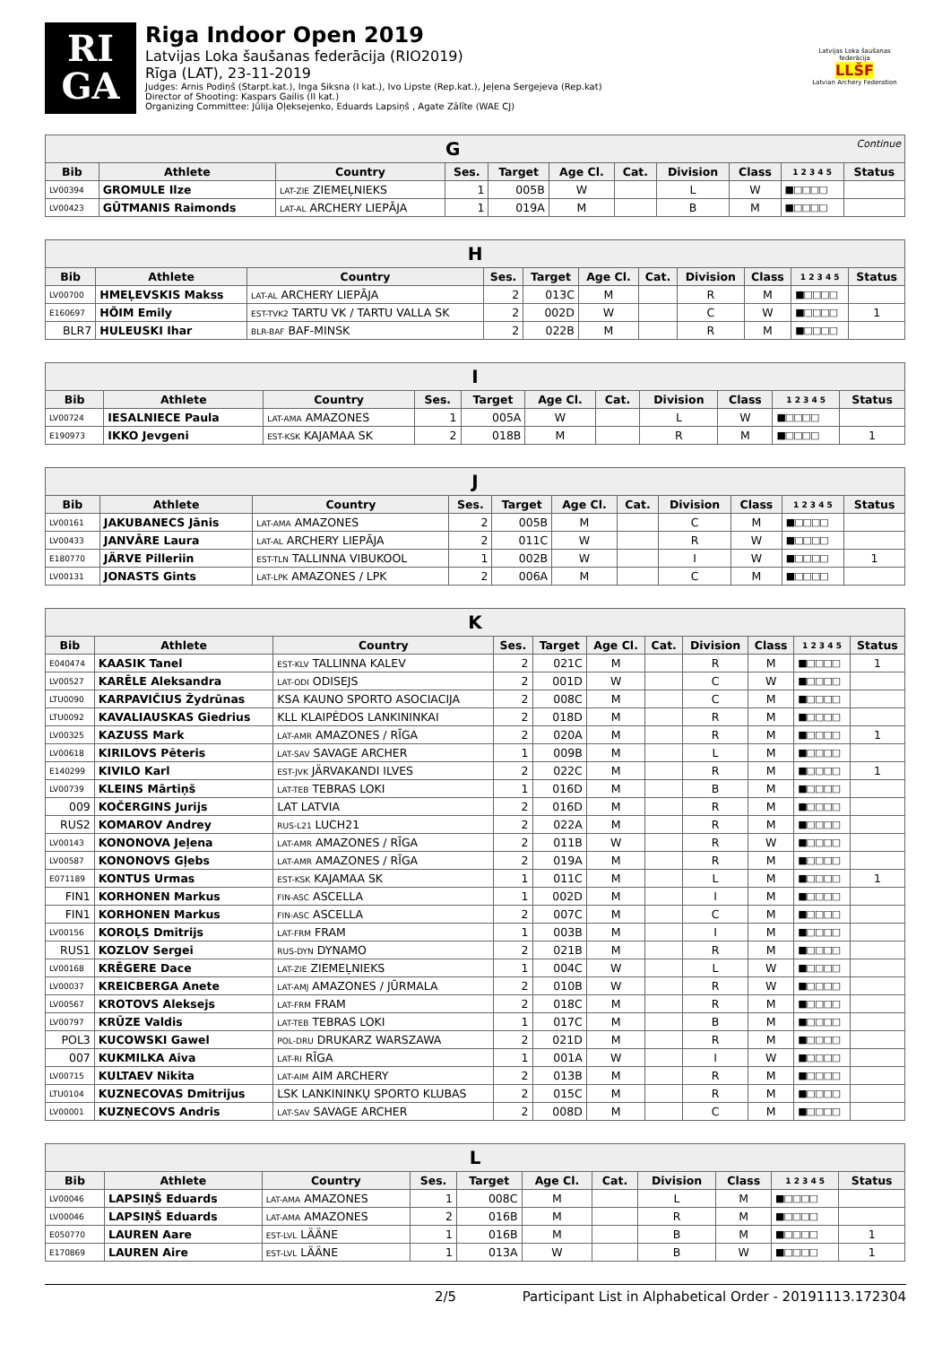RI
GA
Riga Indoor Open 2019
Latvijas Loka šaušanas federācija (RIO2019)
Rīga (LAT), 23-11-2019
Judges: Arnis Podiņš (Starpt.kat.), Inga Siksna (I kat.), Ivo Lipste (Rep.kat.), Jeļena Sergejeva (Rep.kat)
Director of Shooting: Kaspars Gailis (II kat.)
Organizing Committee: Jūlija Oļeksejenko, Eduards Lapsiņš , Agate Zālīte (WAE CJ)
Latvijas Loka šaušanas federācija
LLŠF
Latvian Archery Federation
| G Continue | | | | | | | | | | |
| Bib | Athlete | Country | Ses. | Target | Age Cl. | Cat. | Division | Class | 1 2 3 4 5 | Status |
| LV00394 | GROMULE Ilze | LAT-ZIE ZIEMEĻNIEKS | 1 | 005B | W | | L | W | ■□□□□ | |
| LV00423 | GŪTMANIS Raimonds | LAT-AL ARCHERY LIEPĀJA | 1 | 019A | M | | B | M | ■□□□□ | |
| H | | | | | | | | | | |
| Bib | Athlete | Country | Ses. | Target | Age Cl. | Cat. | Division | Class | 1 2 3 4 5 | Status |
| LV00700 | HMEĻEVSKIS Makss | LAT-AL ARCHERY LIEPĀJA | 2 | 013C | M | | R | M | ■□□□□ | |
| E160697 | HÕIM Emily | EST-TVK2 TARTU VK / TARTU VALLA SK | 2 | 002D | W | | C | W | ■□□□□ | 1 |
| BLR7 | HULEUSKI Ihar | BLR-BAF BAF-MINSK | 2 | 022B | M | | R | M | ■□□□□ | |
| I | | | | | | | | | | |
| Bib | Athlete | Country | Ses. | Target | Age Cl. | Cat. | Division | Class | 1 2 3 4 5 | Status |
| LV00724 | IESALNIECE Paula | LAT-AMA AMAZONES | 1 | 005A | W | | L | W | ■□□□□ | |
| E190973 | IKKO Jevgeni | EST-KSK KAJAMAA SK | 2 | 018B | M | | R | M | ■□□□□ | 1 |
| J | | | | | | | | | | |
| Bib | Athlete | Country | Ses. | Target | Age Cl. | Cat. | Division | Class | 1 2 3 4 5 | Status |
| LV00161 | JAKUBANECS Jānis | LAT-AMA AMAZONES | 2 | 005B | M | | C | M | ■□□□□ | |
| LV00433 | JANVĀRE Laura | LAT-AL ARCHERY LIEPĀJA | 2 | 011C | W | | R | W | ■□□□□ | |
| E180770 | JÄRVE Pilleriin | EST-TLN TALLINNA VIBUKOOL | 1 | 002B | W | | I | W | ■□□□□ | 1 |
| LV00131 | JONASTS Gints | LAT-LPK AMAZONES / LPK | 2 | 006A | M | | C | M | ■□□□□ | |
| K | | | | | | | | | | |
| Bib | Athlete | Country | Ses. | Target | Age Cl. | Cat. | Division | Class | 1 2 3 4 5 | Status |
| E040474 | KAASIK Tanel | EST-KLV TALLINNA KALEV | 2 | 021C | M | | R | M | ■□□□□ | 1 |
| LV00527 | KARĒLE Aleksandra | LAT-ODI ODISEJS | 2 | 001D | W | | C | W | ■□□□□ | |
| LTU0090 | KARPAVIČIUS Žydrūnas | KSA KAUNO SPORTO ASOCIACIJA | 2 | 008C | M | | C | M | ■□□□□ | |
| LTU0092 | KAVALIAUSKAS Giedrius | KLL KLAIPĖDOS LANKININKAI | 2 | 018D | M | | R | M | ■□□□□ | |
| LV00325 | KAZUSS Mark | LAT-AMR AMAZONES / RĪGA | 2 | 020A | M | | R | M | ■□□□□ | 1 |
| LV00618 | KIRILOVS Pēteris | LAT-SAV SAVAGE ARCHER | 1 | 009B | M | | L | M | ■□□□□ | |
| E140299 | KIVILO Karl | EST-JVK JÄRVAKANDI ILVES | 2 | 022C | M | | R | M | ■□□□□ | 1 |
| LV00739 | KLEINS Mārtiņš | LAT-TEB TEBRAS LOKI | 1 | 016D | M | | B | M | ■□□□□ | |
| 009 | KOČERGINS Jurijs | LAT LATVIA | 2 | 016D | M | | R | M | ■□□□□ | |
| RUS2 | KOMAROV Andrey | RUS-L21 LUCH21 | 2 | 022A | M | | R | M | ■□□□□ | |
| LV00143 | KONONOVA Jeļena | LAT-AMR AMAZONES / RĪGA | 2 | 011B | W | | R | W | ■□□□□ | |
| LV00587 | KONONOVS Gļebs | LAT-AMR AMAZONES / RĪGA | 2 | 019A | M | | R | M | ■□□□□ | |
| E071189 | KONTUS Urmas | EST-KSK KAJAMAA SK | 1 | 011C | M | | L | M | ■□□□□ | 1 |
| FIN1 | KORHONEN Markus | FIN-ASC ASCELLA | 1 | 002D | M | | I | M | ■□□□□ | |
| FIN1 | KORHONEN Markus | FIN-ASC ASCELLA | 2 | 007C | M | | C | M | ■□□□□ | |
| LV00156 | KOROĻS Dmitrijs | LAT-FRM FRAM | 1 | 003B | M | | I | M | ■□□□□ | |
| RUS1 | KOZLOV Sergei | RUS-DYN DYNAMO | 2 | 021B | M | | R | M | ■□□□□ | |
| LV00168 | KRĒGERE Dace | LAT-ZIE ZIEMEĻNIEKS | 1 | 004C | W | | L | W | ■□□□□ | |
| LV00037 | KREICBERGA Anete | LAT-AMJ AMAZONES / JŪRMALA | 2 | 010B | W | | R | W | ■□□□□ | |
| LV00567 | KROTOVS Aleksejs | LAT-FRM FRAM | 2 | 018C | M | | R | M | ■□□□□ | |
| LV00797 | KRŪZE Valdis | LAT-TEB TEBRAS LOKI | 1 | 017C | M | | B | M | ■□□□□ | |
| POL3 | KUCOWSKI Gawel | POL-DRU DRUKARZ WARSZAWA | 2 | 021D | M | | R | M | ■□□□□ | |
| 007 | KUKMILKA Aiva | LAT-RI RĪGA | 1 | 001A | W | | I | W | ■□□□□ | |
| LV00715 | KULTAEV Nikita | LAT-AIM AIM ARCHERY | 2 | 013B | M | | R | M | ■□□□□ | |
| LTU0104 | KUZNECOVAS Dmitrijus | LSK LANKININKŲ SPORTO KLUBAS | 2 | 015C | M | | R | M | ■□□□□ | |
| LV00001 | KUZŅECOVS Andris | LAT-SAV SAVAGE ARCHER | 2 | 008D | M | | C | M | ■□□□□ | |
| L | | | | | | | | | | |
| Bib | Athlete | Country | Ses. | Target | Age Cl. | Cat. | Division | Class | 1 2 3 4 5 | Status |
| LV00046 | LAPSIŅŠ Eduards | LAT-AMA AMAZONES | 1 | 008C | M | | L | M | ■□□□□ | |
| LV00046 | LAPSIŅŠ Eduards | LAT-AMA AMAZONES | 2 | 016B | M | | R | M | ■□□□□ | |
| E050770 | LAUREN Aare | EST-LVL LÄÄNE | 1 | 016B | M | | B | M | ■□□□□ | 1 |
| E170869 | LAUREN Aire | EST-LVL LÄÄNE | 1 | 013A | W | | B | W | ■□□□□ | 1 |
2/5 Participant List in Alphabetical Order - 20191113.172304